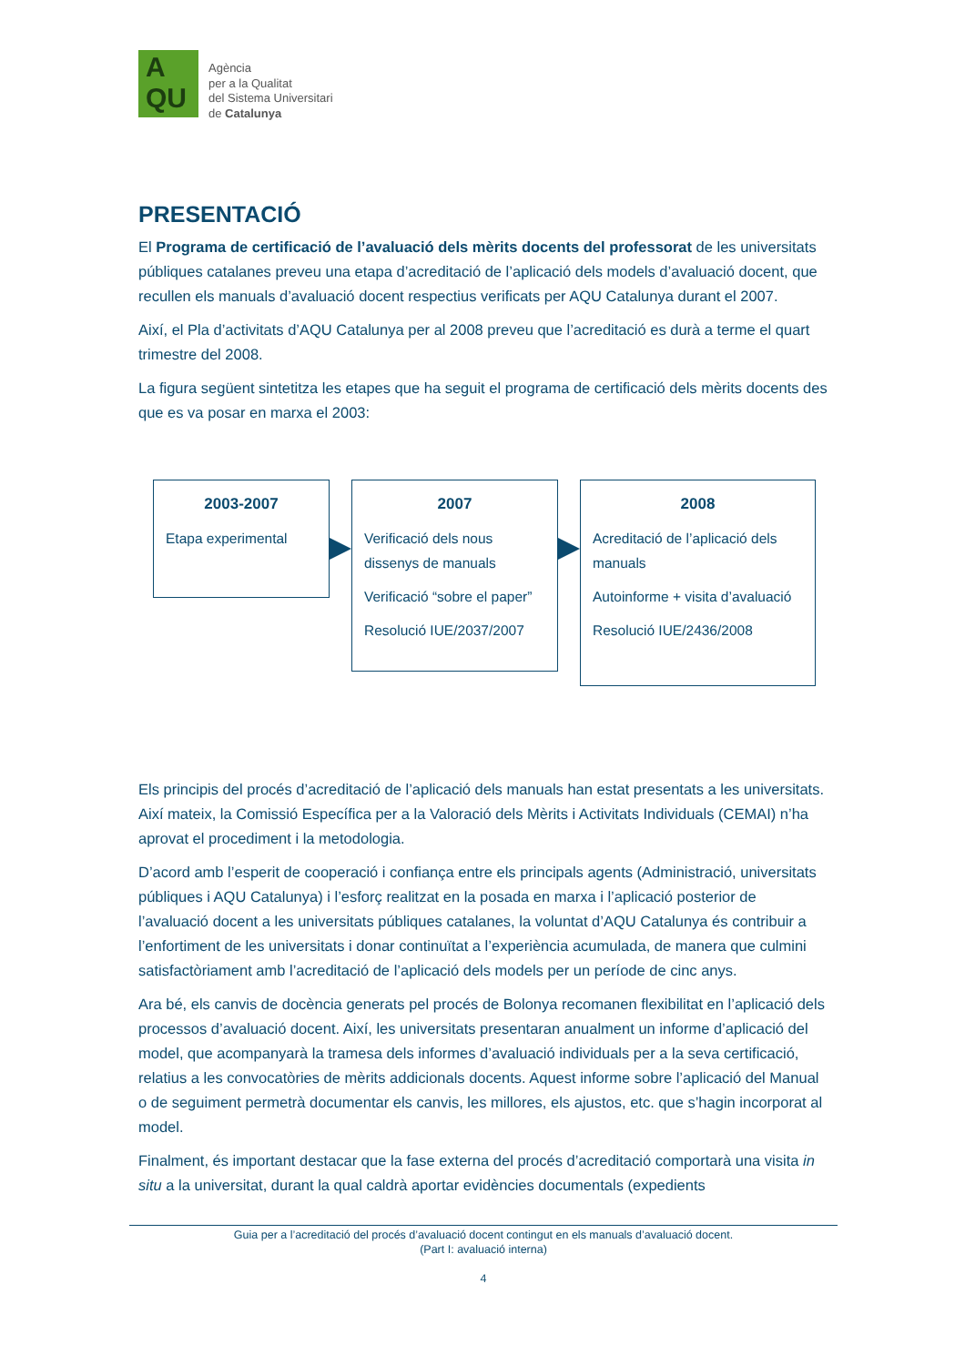A
QU
Agència
per a la Qualitat
del Sistema Universitari
de Catalunya
PRESENTACIÓ
El Programa de certificació de l’avaluació dels mèrits docents del professorat de les universitats públiques catalanes preveu una etapa d’acreditació de l’aplicació dels models d’avaluació docent, que recullen els manuals d’avaluació docent respectius verificats per AQU Catalunya durant el 2007.
Així, el Pla d’activitats d’AQU Catalunya per al 2008 preveu que l’acreditació es durà a terme el quart trimestre del 2008.
La figura següent sintetitza les etapes que ha seguit el programa de certificació dels mèrits docents des que es va posar en marxa el 2003:
2003-2007
Etapa experimental
2007
Verificació dels nous dissenys de manuals
Verificació “sobre el paper”
Resolució IUE/2037/2007
2008
Acreditació de l’aplicació dels manuals
Autoinforme + visita d’avaluació
Resolució IUE/2436/2008
Els principis del procés d’acreditació de l’aplicació dels manuals han estat presentats a les universitats. Així mateix, la Comissió Específica per a la Valoració dels Mèrits i Activitats Individuals (CEMAI) n’ha aprovat el procediment i la metodologia.
D’acord amb l’esperit de cooperació i confiança entre els principals agents (Administració, universitats públiques i AQU Catalunya) i l’esforç realitzat en la posada en marxa i l’aplicació posterior de l’avaluació docent a les universitats públiques catalanes, la voluntat d’AQU Catalunya és contribuir a l’enfortiment de les universitats i donar continuïtat a l’experiència acumulada, de manera que culmini satisfactòriament amb l’acreditació de l’aplicació dels models per un període de cinc anys.
Ara bé, els canvis de docència generats pel procés de Bolonya recomanen flexibilitat en l’aplicació dels processos d’avaluació docent. Així, les universitats presentaran anualment un informe d’aplicació del model, que acompanyarà la tramesa dels informes d’avaluació individuals per a la seva certificació, relatius a les convocatòries de mèrits addicionals docents. Aquest informe sobre l’aplicació del Manual o de seguiment permetrà documentar els canvis, les millores, els ajustos, etc. que s’hagin incorporat al model.
Finalment, és important destacar que la fase externa del procés d’acreditació comportarà una visita in situ a la universitat, durant la qual caldrà aportar evidències documentals (expedients
Guia per a l’acreditació del procés d’avaluació docent contingut en els manuals d’avaluació docent.
(Part I: avaluació interna)
4